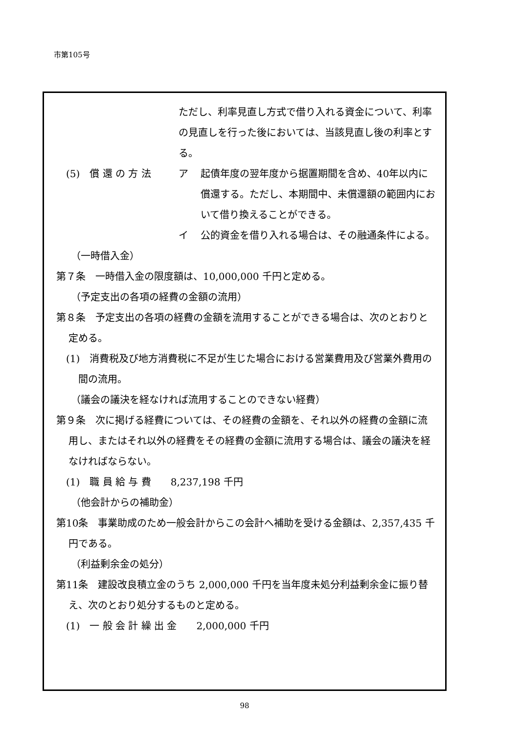市第105号
ただし、利率見直し方式で借り入れる資金について、利率の見直しを行った後においては、当該見直し後の利率とする。
(5)　償 還 の 方 法 ア 起債年度の翌年度から据置期間を含め、40年以内に償還する。ただし、本期間中、未償還額の範囲内において借り換えることができる。
イ 公的資金を借り入れる場合は、その融通条件による。
（一時借入金）
第７条　一時借入金の限度額は、10,000,000 千円と定める。
（予定支出の各項の経費の金額の流用）
第８条　予定支出の各項の経費の金額を流用することができる場合は、次のとおりと定める。
(1)　消費税及び地方消費税に不足が生じた場合における営業費用及び営業外費用の間の流用。
（議会の議決を経なければ流用することのできない経費）
第９条　次に掲げる経費については、その経費の金額を、それ以外の経費の金額に流用し、またはそれ以外の経費をその経費の金額に流用する場合は、議会の議決を経なければならない。
(1)　職 員 給 与 費　　8,237,198 千円
（他会計からの補助金）
第10条　事業助成のため一般会計からこの会計へ補助を受ける金額は、2,357,435 千円である。
（利益剰余金の処分）
第11条　建設改良積立金のうち 2,000,000 千円を当年度未処分利益剰余金に振り替え、次のとおり処分するものと定める。
(1)　一 般 会 計 繰 出 金　　2,000,000 千円
98